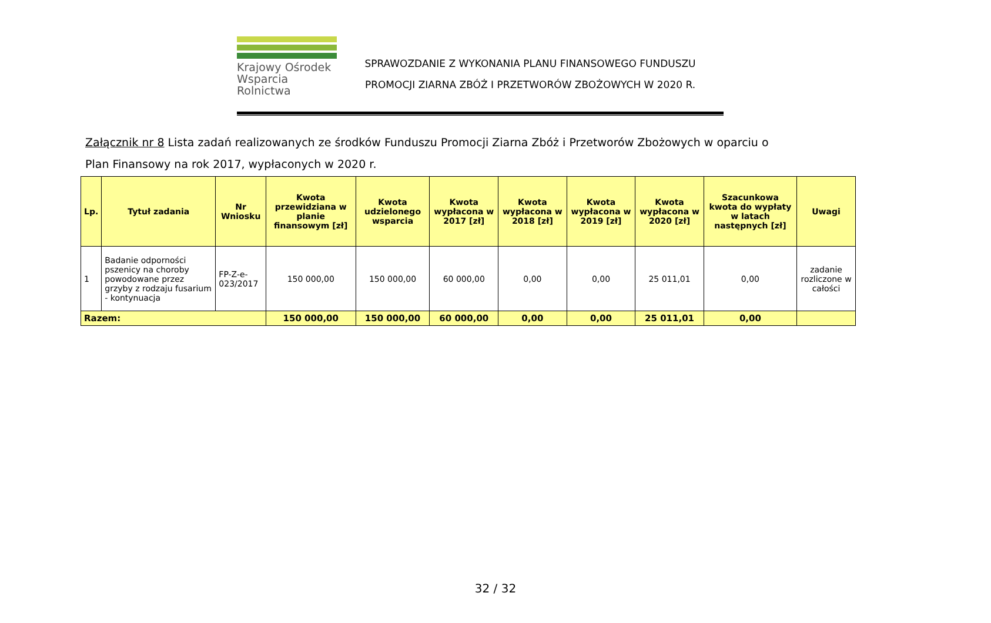Krajowy Ośrodek
Wsparcia Rolnictwa
SPRAWOZDANIE Z WYKONANIA PLANU FINANSOWEGO FUNDUSZU
PROMOCJI ZIARNA ZBÓŻ I PRZETWORÓW ZBOŻOWYCH W 2020 R.
Załącznik nr 8 Lista zadań realizowanych ze środków Funduszu Promocji Ziarna Zbóż i Przetworów Zbożowych w oparciu o Plan Finansowy na rok 2017, wypłaconych w 2020 r.
| Lp. | Tytuł zadania | Nr Wniosku | Kwota przewidziana w planie finansowym [zł] | Kwota udzielonego wsparcia | Kwota wypłacona w 2017 [zł] | Kwota wypłacona w 2018 [zł] | Kwota wypłacona w 2019 [zł] | Kwota wypłacona w 2020 [zł] | Szacunkowa kwota do wypłaty w latach następnych [zł] | Uwagi |
| --- | --- | --- | --- | --- | --- | --- | --- | --- | --- | --- |
| 1 | Badanie odporności pszenicy na choroby powodowane przez grzyby z rodzaju fusarium - kontynuacja | FP-Z-e-023/2017 | 150 000,00 | 150 000,00 | 60 000,00 | 0,00 | 0,00 | 25 011,01 | 0,00 | zadanie rozliczone w całości |
| Razem: | | | 150 000,00 | 150 000,00 | 60 000,00 | 0,00 | 0,00 | 25 011,01 | 0,00 | |
32 / 32